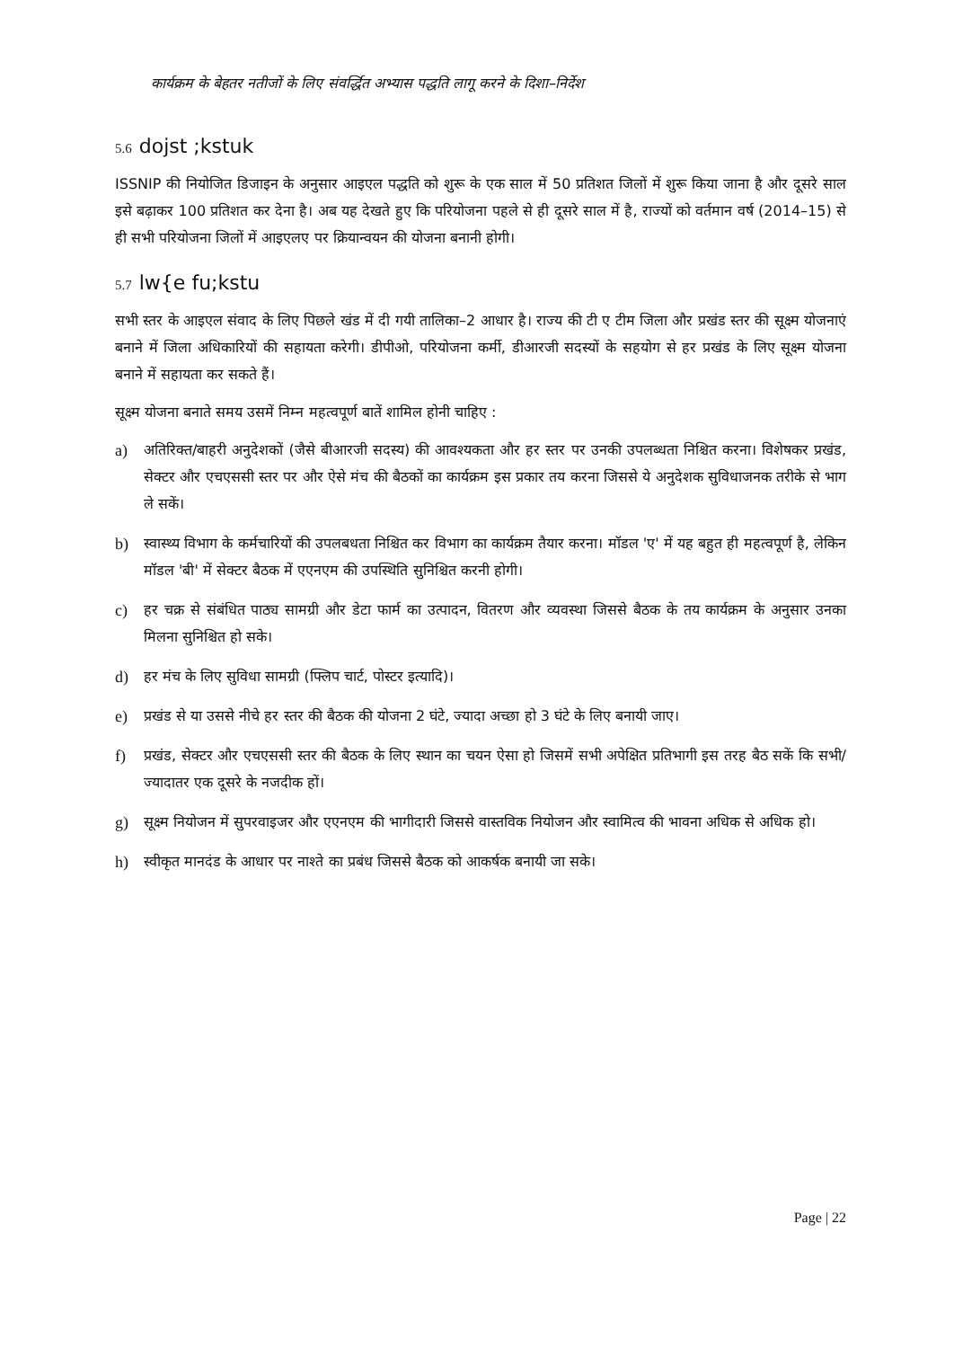कार्यक्रम के बेहतर नतीजों के लिए संवर्द्धित अभ्यास पद्धति लागू करने के दिशा–निर्देश
5.6 dojst ;kstuk
ISSNIP की नियोजित डिजाइन के अनुसार आइएल पद्धति को शुरू के एक साल में 50 प्रतिशत जिलों में शुरू किया जाना है और दूसरे साल इसे बढ़ाकर 100 प्रतिशत कर देना है। अब यह देखते हुए कि परियोजना पहले से ही दूसरे साल में है, राज्यों को वर्तमान वर्ष (2014–15) से ही सभी परियोजना जिलों में आइएलए पर क्रियान्वयन की योजना बनानी होगी।
5.7 lw{e fu;kstu
सभी स्तर के आइएल संवाद के लिए पिछले खंड में दी गयी तालिका–2 आधार है। राज्य की टी ए टीम जिला और प्रखंड स्तर की सूक्ष्म योजनाएं बनाने में जिला अधिकारियों की सहायता करेगी। डीपीओ, परियोजना कर्मी, डीआरजी सदस्यों के सहयोग से हर प्रखंड के लिए सूक्ष्म योजना बनाने में सहायता कर सकते हैं।
सूक्ष्म योजना बनाते समय उसमें निम्न महत्वपूर्ण बातें शामिल होनी चाहिए :
a) अतिरिक्त/बाहरी अनुदेशकों (जैसे बीआरजी सदस्य) की आवश्यकता और हर स्तर पर उनकी उपलब्धता निश्चित करना। विशेषकर प्रखंड, सेक्टर और एचएससी स्तर पर और ऐसे मंच की बैठकों का कार्यक्रम इस प्रकार तय करना जिससे ये अनुदेशक सुविधाजनक तरीके से भाग ले सकें।
b) स्वास्थ्य विभाग के कर्मचारियों की उपलबधता निश्चित कर विभाग का कार्यक्रम तैयार करना। मॉडल 'ए' में यह बहुत ही महत्वपूर्ण है, लेकिन मॉडल 'बी' में सेक्टर बैठक में एएनएम की उपस्थिति सुनिश्चित करनी होगी।
c) हर चक्र से संबंधित पाठ्य सामग्री और डेटा फार्म का उत्पादन, वितरण और व्यवस्था जिससे बैठक के तय कार्यक्रम के अनुसार उनका मिलना सुनिश्चित हो सके।
d) हर मंच के लिए सुविधा सामग्री (फ्लिप चार्ट, पोस्टर इत्यादि)।
e) प्रखंड से या उससे नीचे हर स्तर की बैठक की योजना 2 घंटे, ज्यादा अच्छा हो 3 घंटे के लिए बनायी जाए।
f) प्रखंड, सेक्टर और एचएससी स्तर की बैठक के लिए स्थान का चयन ऐसा हो जिसमें सभी अपेक्षित प्रतिभागी इस तरह बैठ सकें कि सभी/ज्यादातर एक दूसरे के नजदीक हों।
g) सूक्ष्म नियोजन में सुपरवाइजर और एएनएम की भागीदारी जिससे वास्तविक नियोजन और स्वामित्व की भावना अधिक से अधिक हो।
h) स्वीकृत मानदंड के आधार पर नाश्ते का प्रबंध जिससे बैठक को आकर्षक बनायी जा सके।
Page | 22